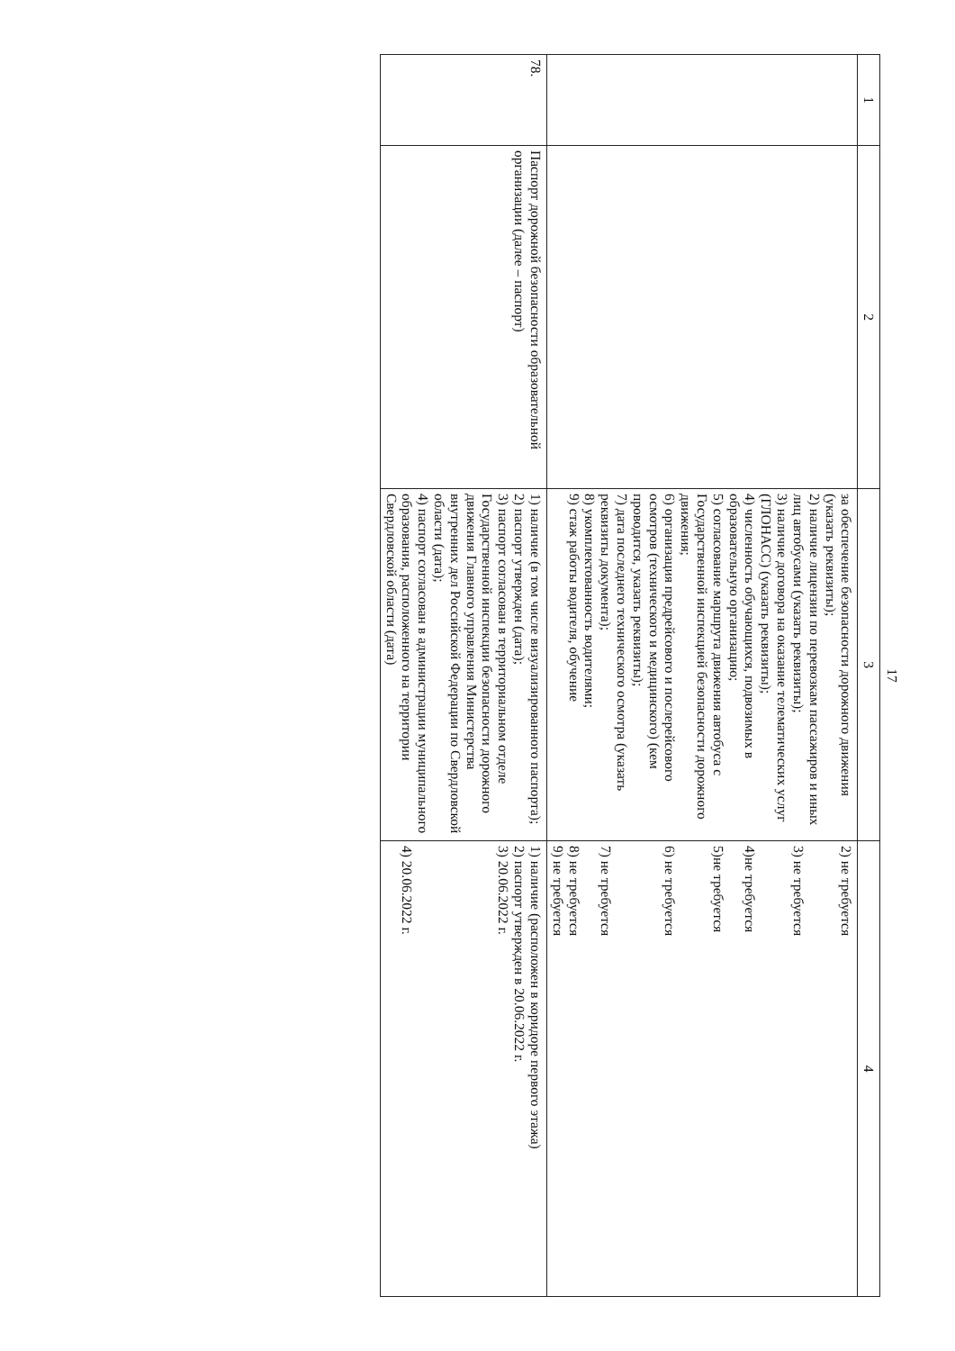17
| 1 | 2 | 3 | 4 |
| | | за обеспечение безопасности дорожного движения (указать реквизиты); 2) наличие лицензии по перевозкам пассажиров и иных лиц автобусами (указать реквизиты); 3) наличие договора на оказание телематических услуг (ГЛОНАСС) (указать реквизиты); 4) численность обучающихся, подвозимых в образовательную организацию; 5) согласование маршрута движения автобуса с Государственной инспекцией безопасности дорожного движения; 6) организация предрейсового и послерейсового осмотров (технического и медицинского) (кем проводится, указать реквизиты); 7) дата последнего технического осмотра (указать реквизиты документа); 8) укомплектованность водителями; 9) стаж работы водителя, обучение | 2) не требуется 3) не требуется 4)не требуется 5)не требуется 6) не требуется 7) не требуется 8) не требуется 9) не требуется |
| 78. | Паспорт дорожной безопасности образовательной организации (далее – паспорт) | 1) наличие (в том числе визуализированного паспорта); 2) паспорт утвержден (дата); 3) паспорт согласован в территориальном отделе Государственной инспекции безопасности дорожного движения Главного управления Министерства внутренних дел Российской Федерации по Свердловской области (дата); 4) паспорт согласован в администрации муниципального образования, расположенного на территории Свердловской области (дата) | 1) наличие (расположен в коридоре первого этажа) 2) паспорт утвержден в 20.06.2022 г. 3) 20.06.2022 г. 4) 20.06.2022 г. |